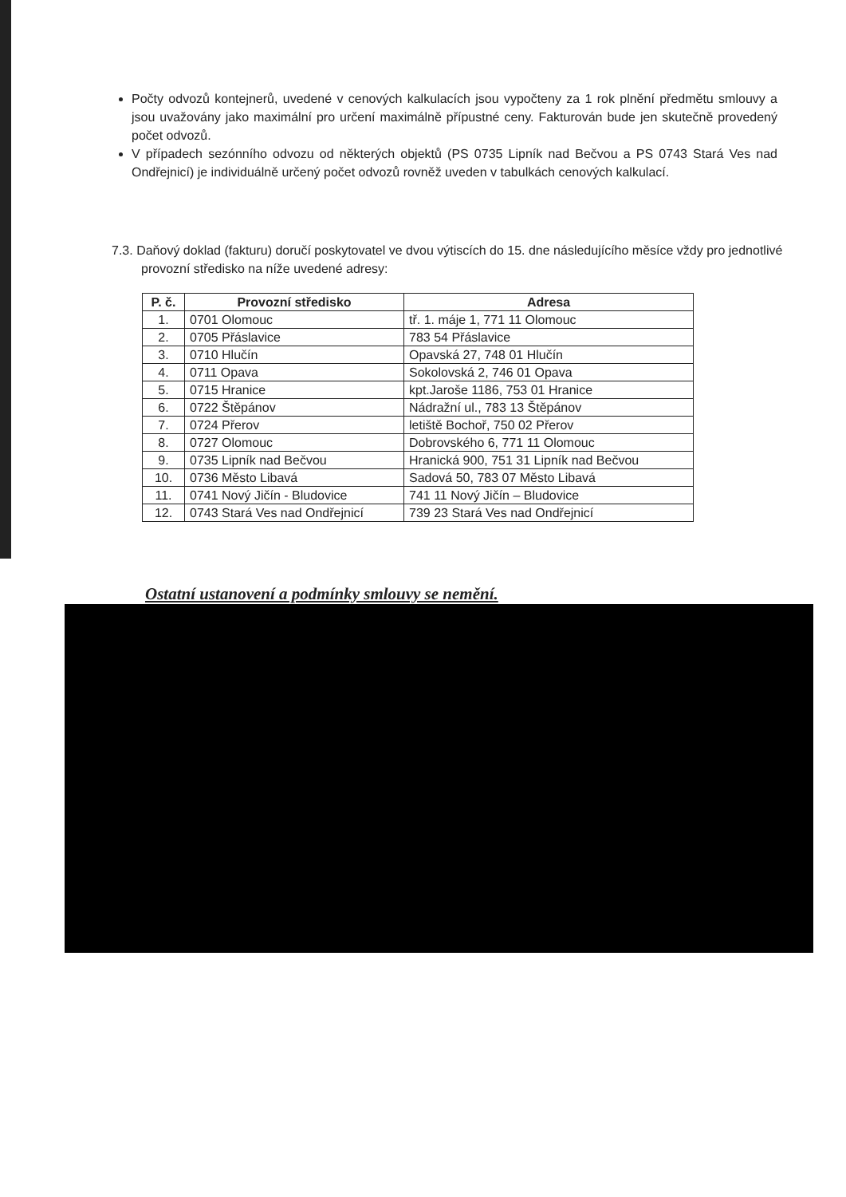Počty odvozů kontejnerů, uvedené v cenových kalkulacích jsou vypočteny za 1 rok plnění předmětu smlouvy a jsou uvažovány jako maximální pro určení maximálně přípustné ceny. Fakturován bude jen skutečně provedený počet odvozů.
V případech sezónního odvozu od některých objektů (PS 0735 Lipník nad Bečvou a PS 0743 Stará Ves nad Ondřejnicí) je individuálně určený počet odvozů rovněž uveden v tabulkách cenových kalkulací.
7.3. Daňový doklad (fakturu) doručí poskytovatel ve dvou výtiscích do 15. dne následujícího měsíce vždy pro jednotlivé provozní středisko na níže uvedené adresy:
| P. č. | Provozní středisko | Adresa |
| --- | --- | --- |
| 1. | 0701 Olomouc | tř. 1. máje 1, 771 11 Olomouc |
| 2. | 0705 Přáslavice | 783 54 Přáslavice |
| 3. | 0710 Hlučín | Opavská 27, 748 01 Hlučín |
| 4. | 0711 Opava | Sokolovská 2, 746 01 Opava |
| 5. | 0715 Hranice | kpt.Jaroše 1186, 753 01 Hranice |
| 6. | 0722 Štěpánov | Nádražní ul., 783 13 Štěpánov |
| 7. | 0724 Přerov | letiště Bochoř, 750 02 Přerov |
| 8. | 0727 Olomouc | Dobrovského 6, 771 11 Olomouc |
| 9. | 0735 Lipník nad Bečvou | Hranická 900, 751 31 Lipník nad Bečvou |
| 10. | 0736 Město Libavá | Sadová 50, 783 07 Město Libavá |
| 11. | 0741 Nový Jičín - Bludovice | 741 11 Nový Jičín – Bludovice |
| 12. | 0743 Stará Ves nad Ondřejnicí | 739 23 Stará Ves nad Ondřejnicí |
Ostatní ustanovení a podmínky smlouvy se nemění.